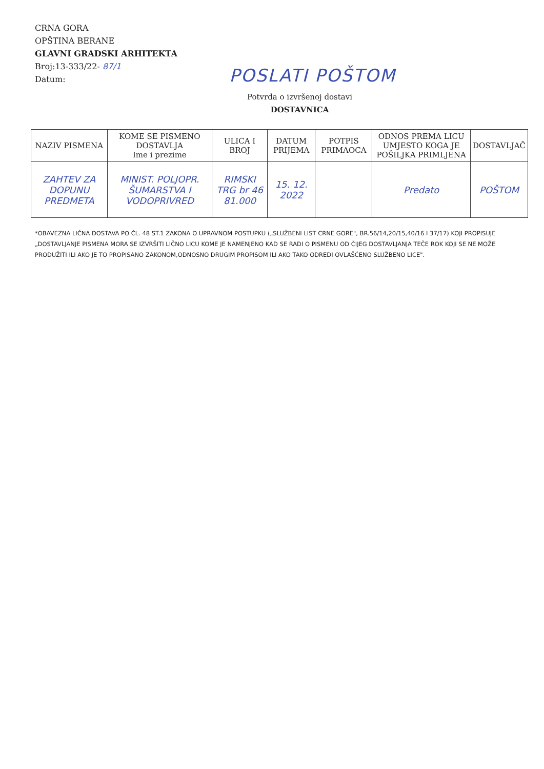CRNA GORA
OPŠTINA BERANE
GLAVNI GRADSKI ARHITEKTA
Broj:13-333/22- 87/1
Datum:
POSLATI POŠTOM
Potvrda o izvršenoj dostavi
DOSTAVNICA
| NAZIV PISMENA | KOME SE PISMENO DOSTAVLJA Ime i prezime | ULICA I BROJ | DATUM PRIJEMA | POTPIS PRIMAOCA | ODNOS PREMA LICU UMJESTO KOGA JE POŠILJKA PRIMLJENA | DOSTAVLJAČ |
| --- | --- | --- | --- | --- | --- | --- |
| ZAHTEV ZA DOPUNU PREDMETA | MINIST. POLJOPR. ŠUMARSTVA I VODOPRIVRED | RIMSKI TRG br 46 81.000 | 15. 12. 2022 | | Predato | POŠTOM |
*OBAVEZNA LIČNA DOSTAVA PO ČL. 48 ST.1 ZAKONA O UPRAVNOM POSTUPKU („SLUŽBENI LIST CRNE GORE", BR.56/14,20/15,40/16 I 37/17) KOJI PROPISUJE „DOSTAVLJANJE PISMENA MORA SE IZVRŠITI LIČNO LICU KOME JE NAMENJENO KAD SE RADI O PISMENU OD ČIJEG DOSTAVLJANJA TEČE ROK KOJI SE NE MOŽE PRODUŽITI ILI AKO JE TO PROPISANO ZAKONOM,ODNOSNO DRUGIM PROPISOM ILI AKO TAKO ODREDI OVLAŠĆENO SLUŽBENO LICE".